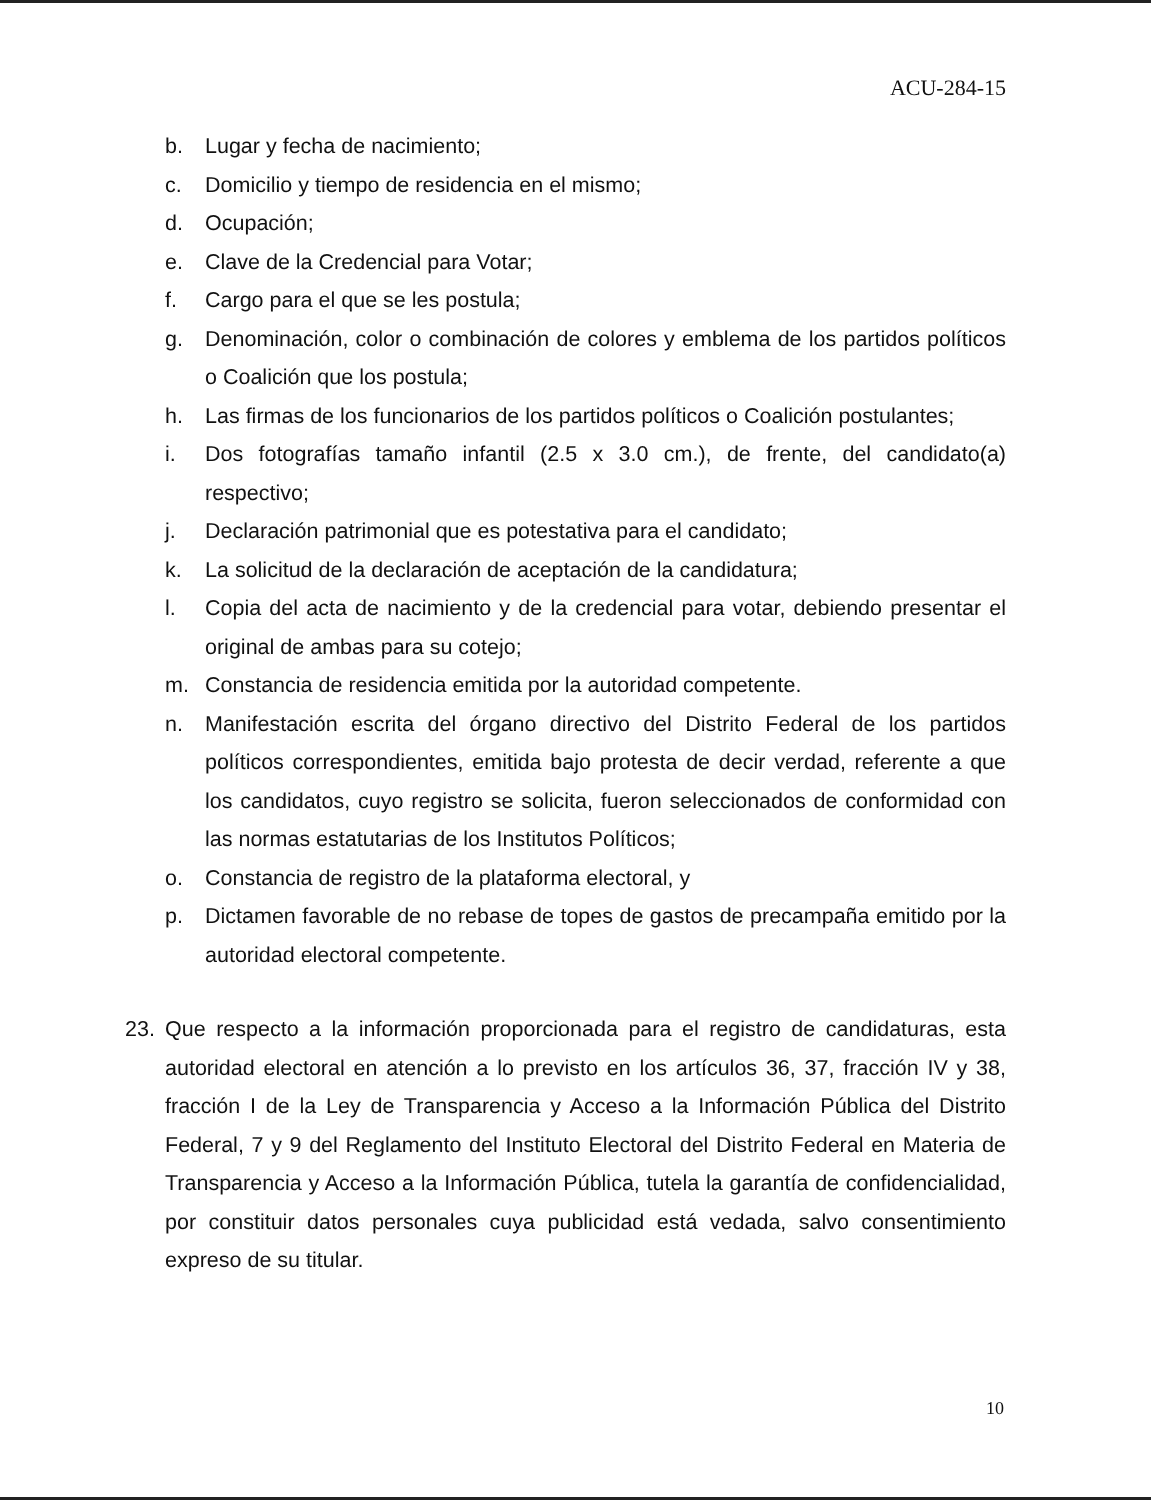ACU-284-15
b. Lugar y fecha de nacimiento;
c. Domicilio y tiempo de residencia en el mismo;
d. Ocupación;
e. Clave de la Credencial para Votar;
f. Cargo para el que se les postula;
g. Denominación, color o combinación de colores y emblema de los partidos políticos o Coalición que los postula;
h. Las firmas de los funcionarios de los partidos políticos o Coalición postulantes;
i. Dos fotografías tamaño infantil (2.5 x 3.0 cm.), de frente, del candidato(a) respectivo;
j. Declaración patrimonial que es potestativa para el candidato;
k. La solicitud de la declaración de aceptación de la candidatura;
l. Copia del acta de nacimiento y de la credencial para votar, debiendo presentar el original de ambas para su cotejo;
m. Constancia de residencia emitida por la autoridad competente.
n. Manifestación escrita del órgano directivo del Distrito Federal de los partidos políticos correspondientes, emitida bajo protesta de decir verdad, referente a que los candidatos, cuyo registro se solicita, fueron seleccionados de conformidad con las normas estatutarias de los Institutos Políticos;
o. Constancia de registro de la plataforma electoral, y
p. Dictamen favorable de no rebase de topes de gastos de precampaña emitido por la autoridad electoral competente.
23. Que respecto a la información proporcionada para el registro de candidaturas, esta autoridad electoral en atención a lo previsto en los artículos 36, 37, fracción IV y 38, fracción I de la Ley de Transparencia y Acceso a la Información Pública del Distrito Federal, 7 y 9 del Reglamento del Instituto Electoral del Distrito Federal en Materia de Transparencia y Acceso a la Información Pública, tutela la garantía de confidencialidad, por constituir datos personales cuya publicidad está vedada, salvo consentimiento expreso de su titular.
10